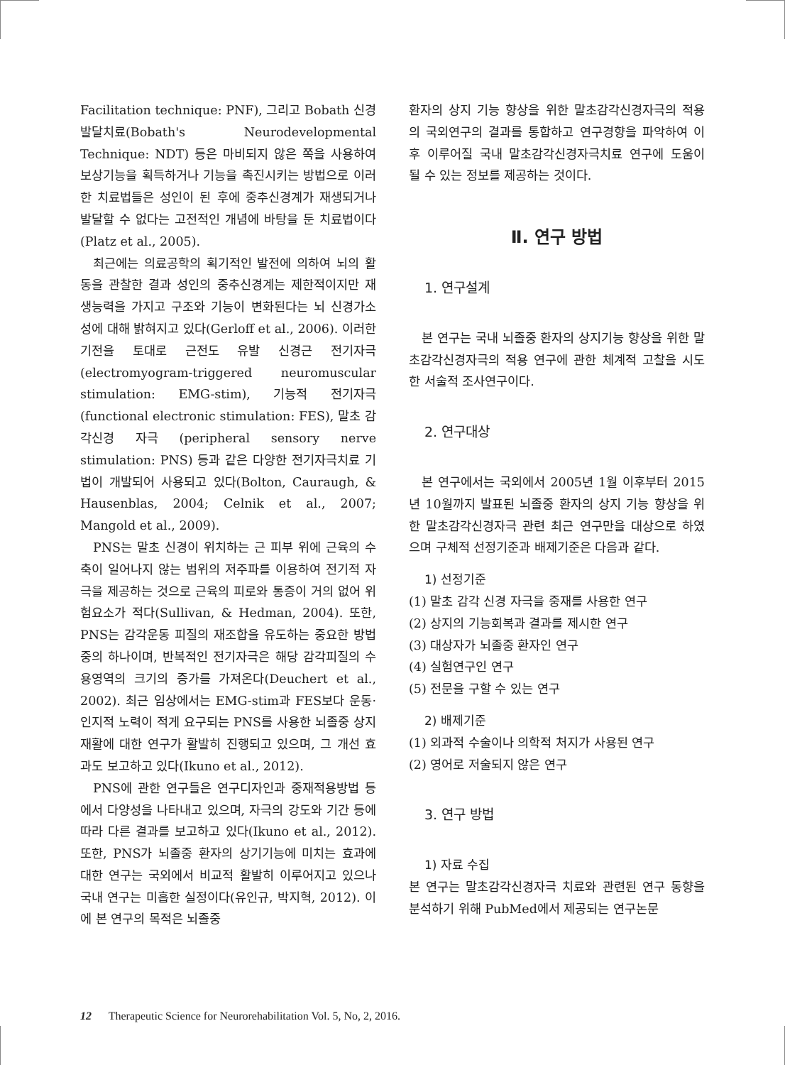Facilitation technique: PNF), 그리고 Bobath 신경 발달치료(Bobath's Neurodevelopmental Technique: NDT) 등은 마비되지 않은 쪽을 사용하여 보상기능을 획득하거나 기능을 촉진시키는 방법으로 이러한 치료법들은 성인이 된 후에 중추신경계가 재생되거나 발달할 수 없다는 고전적인 개념에 바탕을 둔 치료법이다(Platz et al., 2005).
최근에는 의료공학의 획기적인 발전에 의하여 뇌의 활동을 관찰한 결과 성인의 중추신경계는 제한적이지만 재생능력을 가지고 구조와 기능이 변화된다는 뇌 신경가소성에 대해 밝혀지고 있다(Gerloff et al., 2006). 이러한 기전을 토대로 근전도 유발 신경근 전기자극(electromyogram-triggered neuromuscular stimulation: EMG-stim), 기능적 전기자극 (functional electronic stimulation: FES), 말초 감각신경 자극 (peripheral sensory nerve stimulation: PNS) 등과 같은 다양한 전기자극치료 기법이 개발되어 사용되고 있다(Bolton, Cauraugh, & Hausenblas, 2004; Celnik et al., 2007; Mangold et al., 2009).
PNS는 말초 신경이 위치하는 근 피부 위에 근육의 수축이 일어나지 않는 범위의 저주파를 이용하여 전기적 자극을 제공하는 것으로 근육의 피로와 통증이 거의 없어 위험요소가 적다(Sullivan, & Hedman, 2004). 또한, PNS는 감각운동 피질의 재조합을 유도하는 중요한 방법 중의 하나이며, 반복적인 전기자극은 해당 감각피질의 수용영역의 크기의 증가를 가져온다(Deuchert et al., 2002). 최근 임상에서는 EMG-stim과 FES보다 운동·인지적 노력이 적게 요구되는 PNS를 사용한 뇌졸중 상지 재활에 대한 연구가 활발히 진행되고 있으며, 그 개선 효과도 보고하고 있다(Ikuno et al., 2012).
PNS에 관한 연구들은 연구디자인과 중재적용방법 등에서 다양성을 나타내고 있으며, 자극의 강도와 기간 등에 따라 다른 결과를 보고하고 있다(Ikuno et al., 2012). 또한, PNS가 뇌졸중 환자의 상기기능에 미치는 효과에 대한 연구는 국외에서 비교적 활발히 이루어지고 있으나 국내 연구는 미흡한 실정이다(유인규, 박지혁, 2012). 이에 본 연구의 목적은 뇌졸중
환자의 상지 기능 향상을 위한 말초감각신경자극의 적용의 국외연구의 결과를 통합하고 연구경향을 파악하여 이후 이루어질 국내 말초감각신경자극치료 연구에 도움이 될 수 있는 정보를 제공하는 것이다.
Ⅱ. 연구 방법
1. 연구설계
본 연구는 국내 뇌졸중 환자의 상지기능 향상을 위한 말초감각신경자극의 적용 연구에 관한 체계적 고찰을 시도한 서술적 조사연구이다.
2. 연구대상
본 연구에서는 국외에서 2005년 1월 이후부터 2015년 10월까지 발표된 뇌졸중 환자의 상지 기능 향상을 위한 말초감각신경자극 관련 최근 연구만을 대상으로 하였으며 구체적 선정기준과 배제기준은 다음과 같다.
1) 선정기준
(1) 말초 감각 신경 자극을 중재를 사용한 연구
(2) 상지의 기능회복과 결과를 제시한 연구
(3) 대상자가 뇌졸중 환자인 연구
(4) 실험연구인 연구
(5) 전문을 구할 수 있는 연구
2) 배제기준
(1) 외과적 수술이나 의학적 처지가 사용된 연구
(2) 영어로 저술되지 않은 연구
3. 연구 방법
1) 자료 수집
본 연구는 말초감각신경자극 치료와 관련된 연구 동향을 분석하기 위해 PubMed에서 제공되는 연구논문
12 Therapeutic Science for Neurorehabilitation Vol. 5, No, 2, 2016.